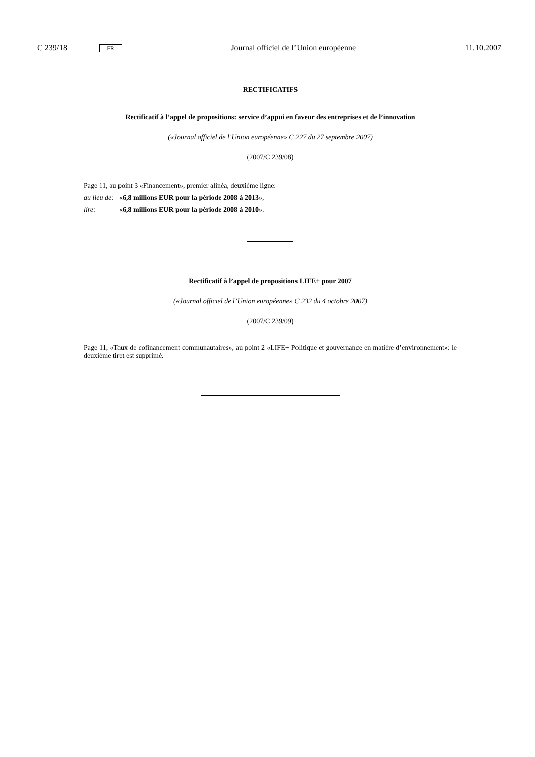C 239/18 FR Journal officiel de l’Union européenne 11.10.2007
RECTIFICATIFS
Rectificatif à l’appel de propositions: service d’appui en faveur des entreprises et de l’innovation
(«Journal officiel de l’Union européenne» C 227 du 27 septembre 2007)
(2007/C 239/08)
Page 11, au point 3 «Financement», premier alinéa, deuxième ligne:
au lieu de: «6,8 millions EUR pour la période 2008 à 2013»,
lire: «6,8 millions EUR pour la période 2008 à 2010».
Rectificatif à l’appel de propositions LIFE+ pour 2007
(«Journal officiel de l’Union européenne» C 232 du 4 octobre 2007)
(2007/C 239/09)
Page 11, «Taux de cofinancement communautaires», au point 2 «LIFE+ Politique et gouvernance en matière d’environnement»: le deuxième tiret est supprimé.